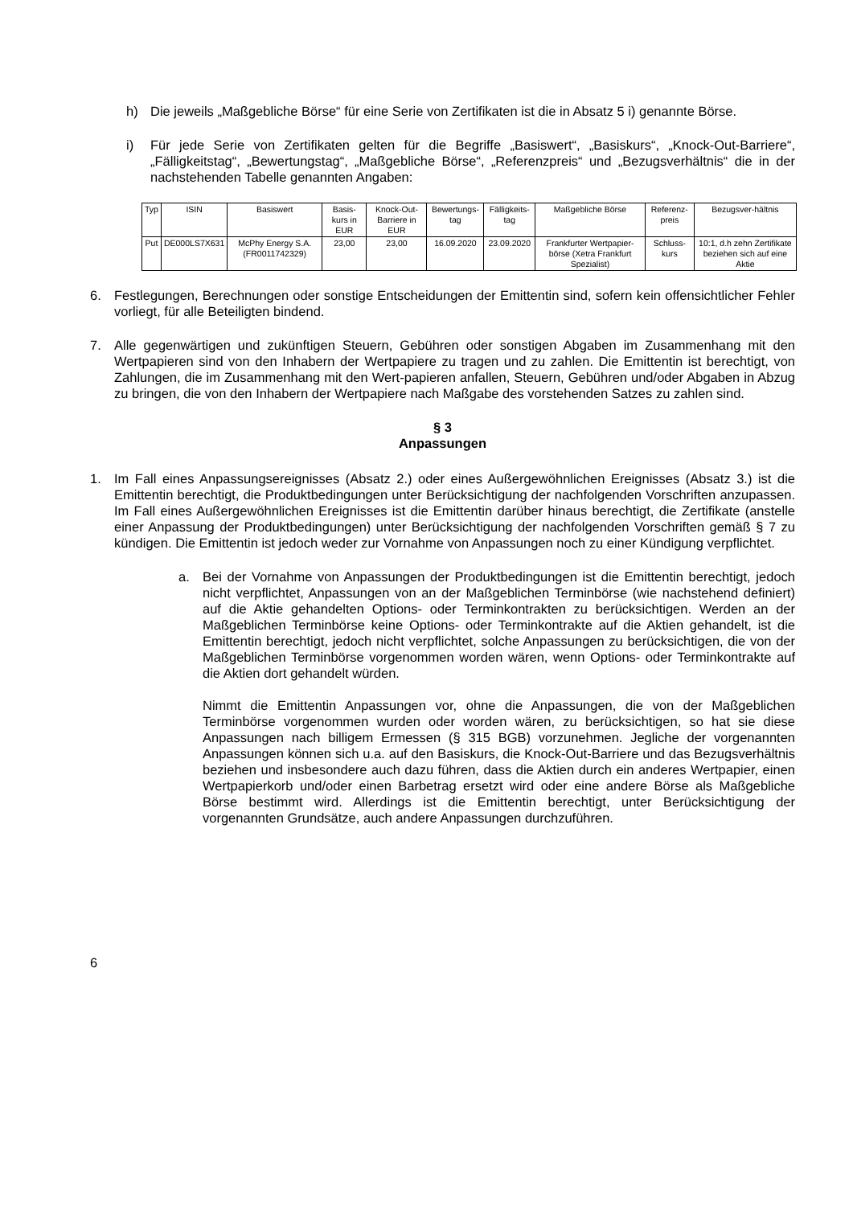h) Die jeweils „Maßgebliche Börse“ für eine Serie von Zertifikaten ist die in Absatz 5 i) genannte Börse.
i) Für jede Serie von Zertifikaten gelten für die Begriffe „Basiswert“, „Basiskurs“, „Knock-Out-Barriere“, „Fälligkeitstag“, „Bewertungstag“, „Maßgebliche Börse“, „Referenzpreis“ und „Bezugsverhältnis“ die in der nachstehenden Tabelle genannten Angaben:
| Typ | ISIN | Basiswert | Basis-kurs in EUR | Knock-Out-Barriere in EUR | Bewertungs-tag | Fälligkeits-tag | Maßgebliche Börse | Referenz-preis | Bezugsver-hältnis |
| --- | --- | --- | --- | --- | --- | --- | --- | --- | --- |
| Put | DE000LS7X631 | McPhy Energy S.A. (FR0011742329) | 23,00 | 23,00 | 16.09.2020 | 23.09.2020 | Frankfurter Wertpapier-börse (Xetra Frankfurt Spezialist) | Schluss-kurs | 10:1, d.h zehn Zertifikate beziehen sich auf eine Aktie |
6. Festlegungen, Berechnungen oder sonstige Entscheidungen der Emittentin sind, sofern kein offensichtlicher Fehler vorliegt, für alle Beteiligten bindend.
7. Alle gegenwärtigen und zukünftigen Steuern, Gebühren oder sonstigen Abgaben im Zusammenhang mit den Wertpapieren sind von den Inhabern der Wertpapiere zu tragen und zu zahlen. Die Emittentin ist berechtigt, von Zahlungen, die im Zusammenhang mit den Wert-papieren anfallen, Steuern, Gebühren und/oder Abgaben in Abzug zu bringen, die von den Inhabern der Wertpapiere nach Maßgabe des vorstehenden Satzes zu zahlen sind.
§ 3
Anpassungen
1. Im Fall eines Anpassungsereignisses (Absatz 2.) oder eines Außergewöhnlichen Ereignisses (Absatz 3.) ist die Emittentin berechtigt, die Produktbedingungen unter Berücksichtigung der nachfolgenden Vorschriften anzupassen. Im Fall eines Außergewöhnlichen Ereignisses ist die Emittentin darüber hinaus berechtigt, die Zertifikate (anstelle einer Anpassung der Produktbedingungen) unter Berücksichtigung der nachfolgenden Vorschriften gemäß § 7 zu kündigen. Die Emittentin ist jedoch weder zur Vornahme von Anpassungen noch zu einer Kündigung verpflichtet.
a. Bei der Vornahme von Anpassungen der Produktbedingungen ist die Emittentin berechtigt, jedoch nicht verpflichtet, Anpassungen von an der Maßgeblichen Terminbörse (wie nachstehend definiert) auf die Aktie gehandelten Options- oder Terminkontrakten zu berücksichtigen. Werden an der Maßgeblichen Terminbörse keine Options- oder Terminkontrakte auf die Aktien gehandelt, ist die Emittentin berechtigt, jedoch nicht verpflichtet, solche Anpassungen zu berücksichtigen, die von der Maßgeblichen Terminbörse vorgenommen worden wären, wenn Options- oder Terminkontrakte auf die Aktien dort gehandelt würden.
Nimmt die Emittentin Anpassungen vor, ohne die Anpassungen, die von der Maßgeblichen Terminbörse vorgenommen wurden oder worden wären, zu berücksichtigen, so hat sie diese Anpassungen nach billigem Ermessen (§ 315 BGB) vorzunehmen. Jegliche der vorgenannten Anpassungen können sich u.a. auf den Basiskurs, die Knock-Out-Barriere und das Bezugsverhältnis beziehen und insbesondere auch dazu führen, dass die Aktien durch ein anderes Wertpapier, einen Wertpapierkorb und/oder einen Barbetrag ersetzt wird oder eine andere Börse als Maßgebliche Börse bestimmt wird. Allerdings ist die Emittentin berechtigt, unter Berücksichtigung der vorgenannten Grundsätze, auch andere Anpassungen durchzuführen.
6